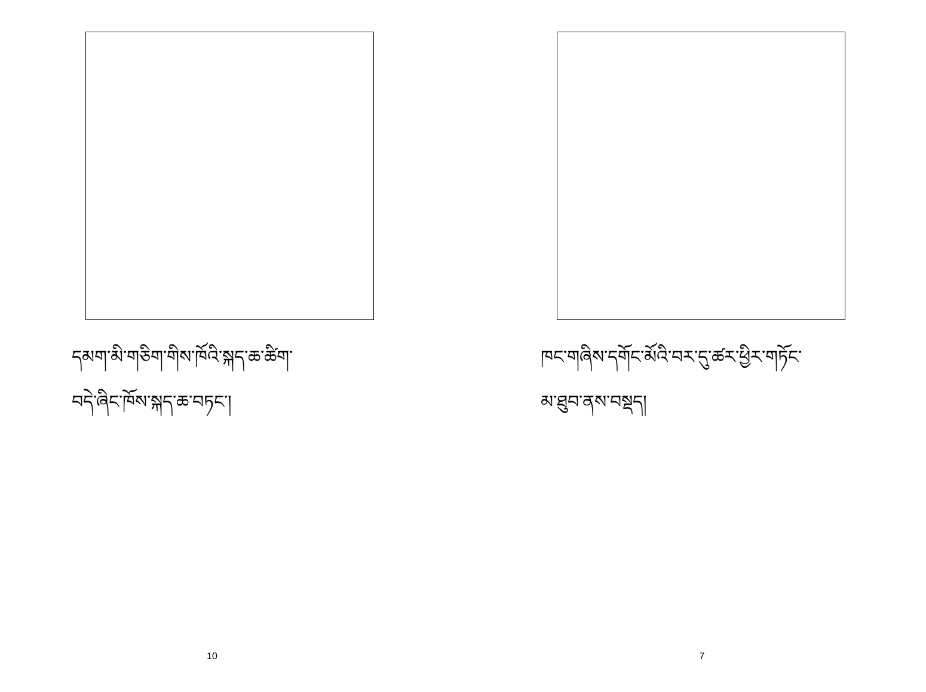དམག་མི་གཅིག་གིས་ཁོའི་སྐད་ཆ་ཚིག་
བདེ་ཞིང་ཁོས་སྐད་ཆ་བཏང་།
10
ཁང་གཞིས་དགོང་མོའི་བར་དུ་ཚར་ཕྱིར་གཏོང་
མ་ཐུབ་ནས་བསྡད།
7